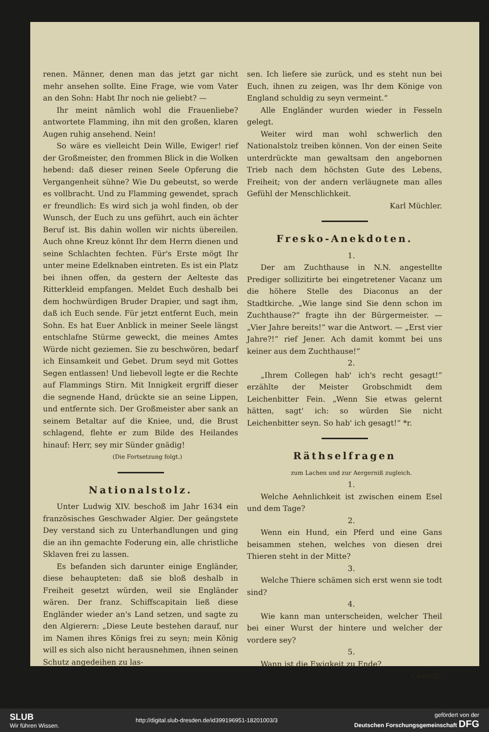renen. Männer, denen man das jetzt gar nicht mehr ansehen sollte. Eine Frage, wie vom Vater an den Sohn: Habt Ihr noch nie geliebt? —
Ihr meint nämlich wohl die Frauenliebe? antwortete Flamming, ihn mit den großen, klaren Augen ruhig ansehend. Nein!
So wäre es vielleicht Dein Wille, Ewiger! rief der Großmeister, den frommen Blick in die Wolken hebend: daß dieser reinen Seele Opferung die Vergangenheit sühne? Wie Du gebeutst, so werde es vollbracht. Und zu Flamming gewendet, sprach er freundlich: Es wird sich ja wohl finden, ob der Wunsch, der Euch zu uns geführt, auch ein ächter Beruf ist. Bis dahin wollen wir nichts übereilen. Auch ohne Kreuz könnt Ihr dem Herrn dienen und seine Schlachten fechten. Für's Erste mögt Ihr unter meine Edelknaben eintreten. Es ist ein Platz bei ihnen offen, da gestern der Aelteste das Ritterkleid empfangen. Meldet Euch deshalb bei dem hochwürdigen Bruder Drapier, und sagt ihm, daß ich Euch sende. Für jetzt entfernt Euch, mein Sohn. Es hat Euer Anblick in meiner Seele längst entschlafne Stürme geweckt, die meines Amtes Würde nicht geziemen. Sie zu beschwören, bedarf ich Einsamkeit und Gebet. Drum seyd mit Gottes Segen entlassen! Und liebevoll legte er die Rechte auf Flammings Stirn. Mit Innigkeit ergriff dieser die segnende Hand, drückte sie an seine Lippen, und entfernte sich. Der Großmeister aber sank an seinem Betaltar auf die Kniee, und, die Brust schlagend, flehte er zum Bilde des Heilandes hinauf: Herr, sey mir Sünder gnädig!
(Die Fortsetzung folgt.)
Nationalstolz.
Unter Ludwig XIV. beschoß im Jahr 1634 ein französisches Geschwader Algier. Der geängstete Dey verstand sich zu Unterhandlungen und ging die an ihn gemachte Foderung ein, alle christliche Sklaven frei zu lassen.
Es befanden sich darunter einige Engländer, diese behaupteten: daß sie bloß deshalb in Freiheit gesetzt würden, weil sie Engländer wären. Der franz. Schiffscapitain ließ diese Engländer wieder an's Land setzen, und sagte zu den Algierern: „Diese Leute bestehen darauf, nur im Namen ihres Königs frei zu seyn; mein König will es sich also nicht herausnehmen, ihnen seinen Schutz angedeihen zu las-
sen. Ich liefere sie zurück, und es steht nun bei Euch, ihnen zu zeigen, was Ihr dem Könige von England schuldig zu seyn vermeint.“
Alle Engländer wurden wieder in Fesseln gelegt.
Weiter wird man wohl schwerlich den Nationalstolz treiben können. Von der einen Seite unterdrückte man gewaltsam den angebornen Trieb nach dem höchsten Gute des Lebens, Freiheit; von der andern verläugnete man alles Gefühl der Menschlichkeit.
Karl Müchler.
Fresko-Anekdoten.
1.
Der am Zuchthause in N.N. angestellte Prediger sollizitirte bei eingetretener Vacanz um die höhere Stelle des Diaconus an der Stadtkirche. „Wie lange sind Sie denn schon im Zuchthause?“ fragte ihn der Bürgermeister. — „Vier Jahre bereits!“ war die Antwort. — „Erst vier Jahre?!“ rief Jener. Ach damit kommt bei uns keiner aus dem Zuchthause!“
2.
„Ihrem Collegen hab' ich's recht gesagt!“ erzählte der Meister Grobschmidt dem Leichenbitter Fein. „Wenn Sie etwas gelernt hätten, sagt' ich: so würden Sie nicht Leichenbitter seyn. So hab' ich gesagt!“ *r.
Räthselfragen
zum Lachen und zur Aergerniß zugleich.
1.
Welche Aehnlichkeit ist zwischen einem Esel und dem Tage?
2.
Wenn ein Hund, ein Pferd und eine Gans beisammen stehen, welches von diesen drei Thieren steht in der Mitte?
3.
Welche Thiere schämen sich erst wenn sie todt sind?
4.
Wie kann man unterscheiden, welcher Theil bei einer Wurst der hintere und welcher der vordere sey?
5.
Wann ist die Ewigkeit zu Ende?
Castelli.
SLUB
Wir führen Wissen. http://digital.slub-dresden.de/id399196951-18201003/3 gefördert von der
Deutschen Forschungsgemeinschaft DFG